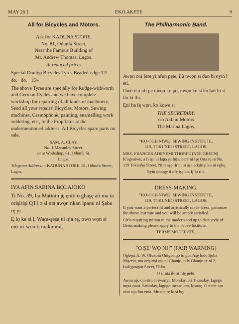MAY 26 ] EKO AKETE 9
All for Bicycles and Motors.
Ask for KADUNA STORE,
No. 81, Odunfa Street,
Near the Famous Building of
Mr. Andrew Thomas, Lagos.
At reduced prices
Special Dunlop Bicycles Tyres Beaded-edge 12/-
do. do. 15/-
The above Tyres are specially for Rudge-withworth and German Cycles and we have complete workshop for repairing of all kinds of machinery. Send all your repairs' Bicycles, Motors, Sewing machines, Gramophone, painting, enamelling work soldering, etc., to the Proprietor at the undermentioned address. All Bicycles spare parts on sale.
SAM. A. CLAY,
No. 1 Macauley Street,
or at Workshop, 81, Odunfa St.
Lagos.
Telegram Address:—KADUNA STORE, 81, Odunfa Street, Lagos.
IYA AFIN SABINA BỌLAJOKO
Ti No. 39, Ita Matinin ję ęniti o ghaşę ati ma ta orişirişi QTI o si nta awọn nkan Ipanu ni Şabu rę yi.
Ę lọ ke si i, Wara-şeşa ni oja rę, owo wọn si mọ-ni-wọn ti makunnu,
The Philharmonic Band.
Awọn oni fere yi nfun pęte, ilù nwọn si dun bi oyin l' eti.
Owo ti a nfi pe nwọn ko po, nwọn ko si kọ lati lọ si ilu ki ilu.
Ęni ba fę wọn, ko kọwe si
THE SECRETARY,
c/o Aafani Motors
The Marina Lagos.
"KỌ-OGE-NIWĘ" SEWING INSTITUTE,
119, TOKUNBO STREET, LAGOS.
MRS. FRANCES ADEYEMI THORPE (NEE GREEN) K'ogeniwe, a fi işe ni lapa şe fuja, bere ni Işę Ọna rę ni No. 119 Tokunbọ Street. Ni ti aşọ riran ni aşa orişirişi ko ni egbę.
Ęyin ọmoge ti nfę işę ko, Ę lọ ri i.
DRESS-MAKING.
"KỌ-OGE-NIWĘ" SEWING INSTITUTE,
119, TOKUNBO STREET, LAGOS.
If you want a perfect fit and artistically made dress, patronize the above institute and you will be amply satisfied.
Girls requiring tuition in the modern and up to date style of Dress-making please apply to the above Institute.
TERMS MODERATE.
"O ŞE' WỌ NI!" (FAIR WARNING)
Ọgbęni A. W. Olukolu Onigbanjo to gba Aşę lọdọ Ijọba Nigeria, nta orişirişi oja ni Gbanjo, nile Gbanjo rę ni 2, Isalęgangan Street, l'Eko.
O si nta ile ati ilę pelu.
Awọn ọjọ oja-tita ni iwọnyi. Monday, ati Thursday, lagogo męta ọsan. Saturday, lagogo męsan arọ, lọsọọę. O ntete san owo oja fun enia. Mu oja rę lọ si bę.